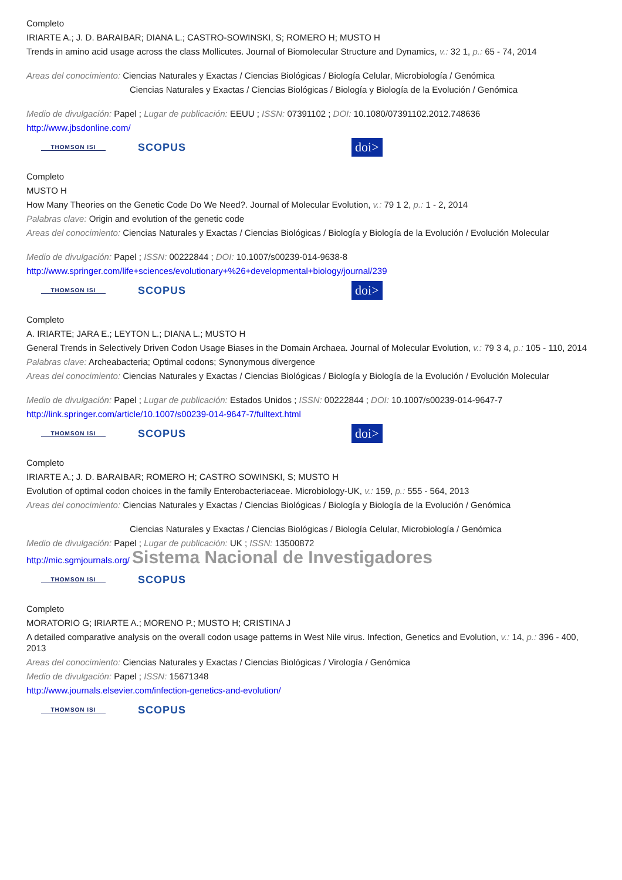Completo
IRIARTE A.; J. D. BARAIBAR; DIANA L.; CASTRO-SOWINSKI, S; ROMERO H; MUSTO H
Trends in amino acid usage across the class Mollicutes. Journal of Biomolecular Structure and Dynamics, v.: 32 1, p.: 65 - 74, 2014
Areas del conocimiento: Ciencias Naturales y Exactas / Ciencias Biológicas / Biología Celular, Microbiología / Genómica
Ciencias Naturales y Exactas / Ciencias Biológicas / Biología y Biología de la Evolución / Genómica
Medio de divulgación: Papel ; Lugar de publicación: EEUU ; ISSN: 07391102 ; DOI: 10.1080/07391102.2012.748636
http://www.jbsdonline.com/
THOMSON ISI SCOPUS doi>
Completo
MUSTO H
How Many Theories on the Genetic Code Do We Need?. Journal of Molecular Evolution, v.: 79 1 2, p.: 1 - 2, 2014
Palabras clave: Origin and evolution of the genetic code
Areas del conocimiento: Ciencias Naturales y Exactas / Ciencias Biológicas / Biología y Biología de la Evolución / Evolución Molecular
Medio de divulgación: Papel ; ISSN: 00222844 ; DOI: 10.1007/s00239-014-9638-8
http://www.springer.com/life+sciences/evolutionary+%26+developmental+biology/journal/239
THOMSON ISI SCOPUS doi>
Completo
A. IRIARTE; JARA E.; LEYTON L.; DIANA L.; MUSTO H
General Trends in Selectively Driven Codon Usage Biases in the Domain Archaea. Journal of Molecular Evolution, v.: 79 3 4, p.: 105 - 110, 2014
Palabras clave: Archeabacteria; Optimal codons; Synonymous divergence
Areas del conocimiento: Ciencias Naturales y Exactas / Ciencias Biológicas / Biología y Biología de la Evolución / Evolución Molecular
Medio de divulgación: Papel ; Lugar de publicación: Estados Unidos ; ISSN: 00222844 ; DOI: 10.1007/s00239-014-9647-7
http://link.springer.com/article/10.1007/s00239-014-9647-7/fulltext.html
THOMSON ISI SCOPUS doi>
Completo
IRIARTE A.; J. D. BARAIBAR; ROMERO H; CASTRO SOWINSKI, S; MUSTO H
Evolution of optimal codon choices in the family Enterobacteriaceae. Microbiology-UK, v.: 159, p.: 555 - 564, 2013
Areas del conocimiento: Ciencias Naturales y Exactas / Ciencias Biológicas / Biología y Biología de la Evolución / Genómica
Ciencias Naturales y Exactas / Ciencias Biológicas / Biología Celular, Microbiología / Genómica
Medio de divulgación: Papel ; Lugar de publicación: UK ; ISSN: 13500872
http://mic.sgmjournals.org/ Sistema Nacional de Investigadores
THOMSON ISI SCOPUS
Completo
MORATORIO G; IRIARTE A.; MORENO P.; MUSTO H; CRISTINA J
A detailed comparative analysis on the overall codon usage patterns in West Nile virus. Infection, Genetics and Evolution, v.: 14, p.: 396 - 400, 2013
Areas del conocimiento: Ciencias Naturales y Exactas / Ciencias Biológicas / Virología / Genómica
Medio de divulgación: Papel ; ISSN: 15671348
http://www.journals.elsevier.com/infection-genetics-and-evolution/
THOMSON ISI SCOPUS